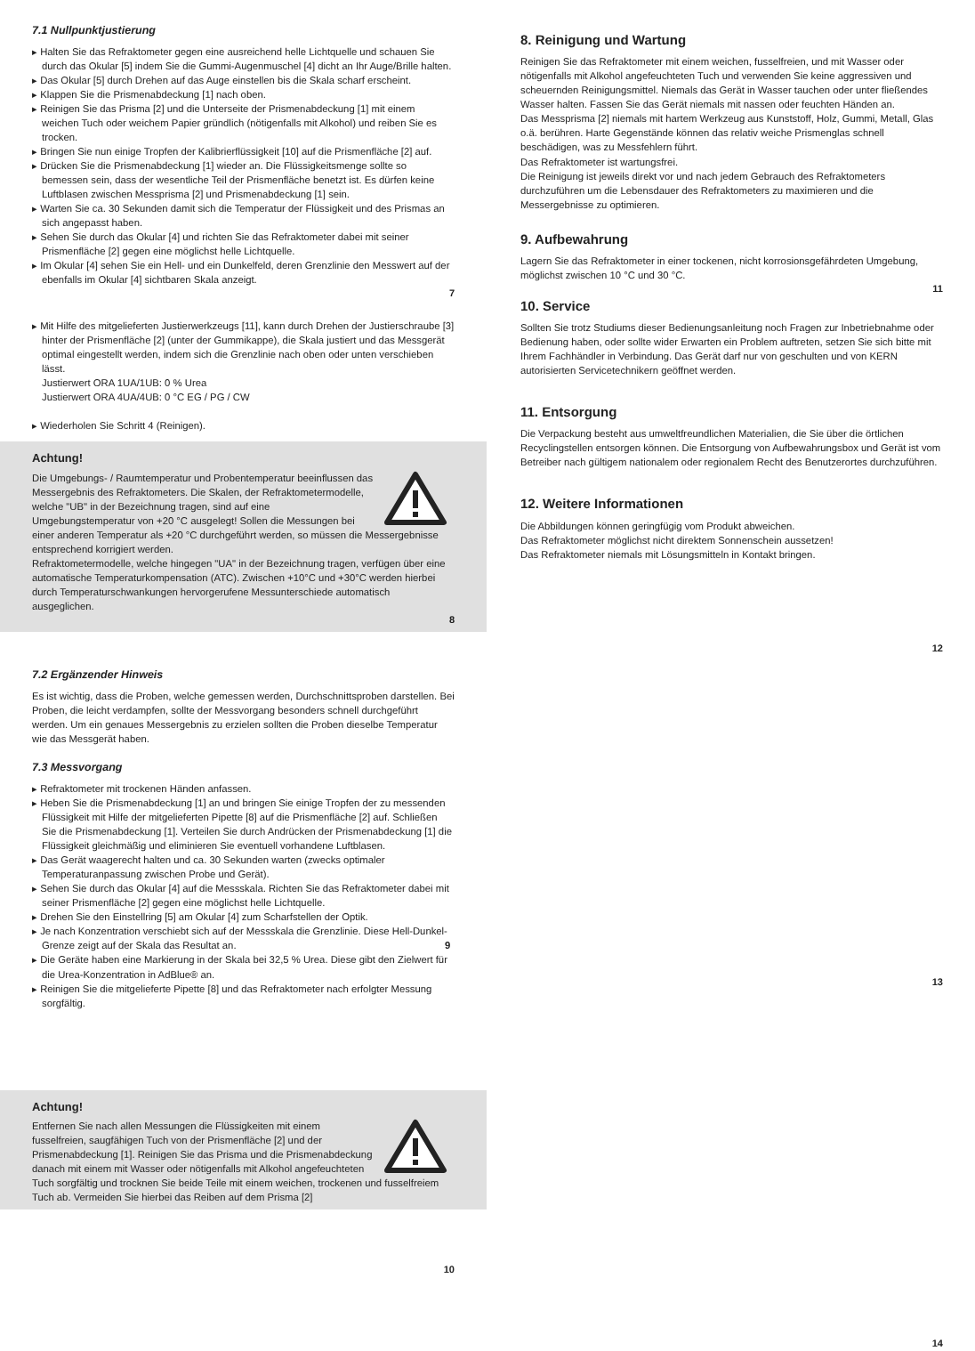7.1 Nullpunktjustierung
▸ Halten Sie das Refraktometer gegen eine ausreichend helle Lichtquelle und schauen Sie durch das Okular [5] indem Sie die Gummi-Augenmuschel [4] dicht an Ihr Auge/Brille halten.
▸ Das Okular [5] durch Drehen auf das Auge einstellen bis die Skala scharf erscheint.
▸ Klappen Sie die Prismenabdeckung [1] nach oben.
▸ Reinigen Sie das Prisma [2] und die Unterseite der Prismenabdeckung [1] mit einem weichen Tuch oder weichem Papier gründlich (nötigenfalls mit Alkohol) und reiben Sie es trocken.
▸ Bringen Sie nun einige Tropfen der Kalibrierflüssigkeit [10] auf die Prismenfläche [2] auf.
▸ Drücken Sie die Prismenabdeckung [1] wieder an. Die Flüssigkeitsmenge sollte so bemessen sein, dass der wesentliche Teil der Prismenfläche benetzt ist. Es dürfen keine Luftblasen zwischen Messprisma [2] und Prismenabdeckung [1] sein.
▸ Warten Sie ca. 30 Sekunden damit sich die Temperatur der Flüssigkeit und des Prismas an sich angepasst haben.
▸ Sehen Sie durch das Okular [4] und richten Sie das Refraktometer dabei mit seiner Prismenfläche [2] gegen eine möglichst helle Lichtquelle.
▸ Im Okular [4] sehen Sie ein Hell- und ein Dunkelfeld, deren Grenzlinie den Messwert auf der ebenfalls im Okular [4] sichtbaren Skala anzeigt.
7
▸ Mit Hilfe des mitgelieferten Justierwerkzeugs [11], kann durch Drehen der Justierschraube [3] hinter der Prismenfläche [2] (unter der Gummikappe), die Skala justiert und das Messgerät optimal eingestellt werden, indem sich die Grenzlinie nach oben oder unten verschieben lässt.
Justierwert ORA 1UA/1UB: 0 % Urea
Justierwert ORA 4UA/4UB: 0 °C EG / PG / CW
▸ Wiederholen Sie Schritt 4 (Reinigen).
Achtung!
Die Umgebungs- / Raumtemperatur und Probentemperatur beeinflussen das Messergebnis des Refraktometers. Die Skalen, der Refraktometermodelle, welche "UB" in der Bezeichnung tragen, sind auf eine Umgebungstemperatur von +20 °C ausgelegt! Sollen die Messungen bei einer anderen Temperatur als +20 °C durchgeführt werden, so müssen die Messergebnisse entsprechend korrigiert werden.
Refraktometermodelle, welche hingegen "UA" in der Bezeichnung tragen, verfügen über eine automatische Temperaturkompensation (ATC). Zwischen +10°C und +30°C werden hierbei durch Temperaturschwankungen hervorgerufene Messunterschiede automatisch ausgeglichen.
8
7.2 Ergänzender Hinweis
Es ist wichtig, dass die Proben, welche gemessen werden, Durchschnittsproben darstellen. Bei Proben, die leicht verdampfen, sollte der Messvorgang besonders schnell durchgeführt werden. Um ein genaues Messergebnis zu erzielen sollten die Proben dieselbe Temperatur wie das Messgerät haben.
7.3 Messvorgang
▸ Refraktometer mit trockenen Händen anfassen.
▸ Heben Sie die Prismenabdeckung [1] an und bringen Sie einige Tropfen der zu messenden Flüssigkeit mit Hilfe der mitgelieferten Pipette [8] auf die Prismenfläche [2] auf. Schließen Sie die Prismenabdeckung [1]. Verteilen Sie durch Andrücken der Prismenabdeckung [1] die Flüssigkeit gleichmäßig und eliminieren Sie eventuell vorhandene Luftblasen.
▸ Das Gerät waagerecht halten und ca. 30 Sekunden warten (zwecks optimaler Temperaturanpassung zwischen Probe und Gerät).
▸ Sehen Sie durch das Okular [4] auf die Messskala. Richten Sie das Refraktometer dabei mit seiner Prismenfläche [2] gegen eine möglichst helle Lichtquelle.
▸ Drehen Sie den Einstellring [5] am Okular [4] zum Scharfstellen der Optik.
▸ Je nach Konzentration verschiebt sich auf der Messskala die Grenzlinie. Diese Hell-Dunkel-Grenze zeigt auf der Skala das Resultat an. 9
▸ Die Geräte haben eine Markierung in der Skala bei 32,5 % Urea. Diese gibt den Zielwert für die Urea-Konzentration in AdBlue® an.
▸ Reinigen Sie die mitgelieferte Pipette [8] und das Refraktometer nach erfolgter Messung sorgfältig.
Achtung!
Entfernen Sie nach allen Messungen die Flüssigkeiten mit einem fusselfreien, saugfähigen Tuch von der Prismenfläche [2] und der Prismenabdeckung [1]. Reinigen Sie das Prisma und die Prismenabdeckung danach mit einem mit Wasser oder nötigenfalls mit Alkohol angefeuchteten Tuch sorgfältig und trocknen Sie beide Teile mit einem weichen, trockenen und fusselfreiem Tuch ab. Vermeiden Sie hierbei das Reiben auf dem Prisma [2]
10
8. Reinigung und Wartung
Reinigen Sie das Refraktometer mit einem weichen, fusselfreien, und mit Wasser oder nötigenfalls mit Alkohol angefeuchteten Tuch und verwenden Sie keine aggressiven und scheuernden Reinigungsmittel. Niemals das Gerät in Wasser tauchen oder unter fließendes Wasser halten. Fassen Sie das Gerät niemals mit nassen oder feuchten Händen an.
Das Messprisma [2] niemals mit hartem Werkzeug aus Kunststoff, Holz, Gummi, Metall, Glas o.ä. berühren. Harte Gegenstände können das relativ weiche Prismenglas schnell beschädigen, was zu Messfehlern führt.
Das Refraktometer ist wartungsfrei.
Die Reinigung ist jeweils direkt vor und nach jedem Gebrauch des Refraktometers durchzuführen um die Lebensdauer des Refraktometers zu maximieren und die Messergebnisse zu optimieren.
9. Aufbewahrung
Lagern Sie das Refraktometer in einer tockenen, nicht korrosionsgefährdeten Umgebung, möglichst zwischen 10 °C und 30 °C.
11
10. Service
Sollten Sie trotz Studiums dieser Bedienungsanleitung noch Fragen zur Inbetriebnahme oder Bedienung haben, oder sollte wider Erwarten ein Problem auftreten, setzen Sie sich bitte mit Ihrem Fachhändler in Verbindung. Das Gerät darf nur von geschulten und von KERN autorisierten Servicetechnikern geöffnet werden.
11. Entsorgung
Die Verpackung besteht aus umweltfreundlichen Materialien, die Sie über die örtlichen Recyclingstellen entsorgen können. Die Entsorgung von Aufbewahrungsbox und Gerät ist vom Betreiber nach gültigem nationalem oder regionalem Recht des Benutzerortes durchzuführen.
12. Weitere Informationen
Die Abbildungen können geringfügig vom Produkt abweichen.
Das Refraktometer möglichst nicht direktem Sonnenschein aussetzen!
Das Refraktometer niemals mit Lösungsmitteln in Kontakt bringen.
12
13
14